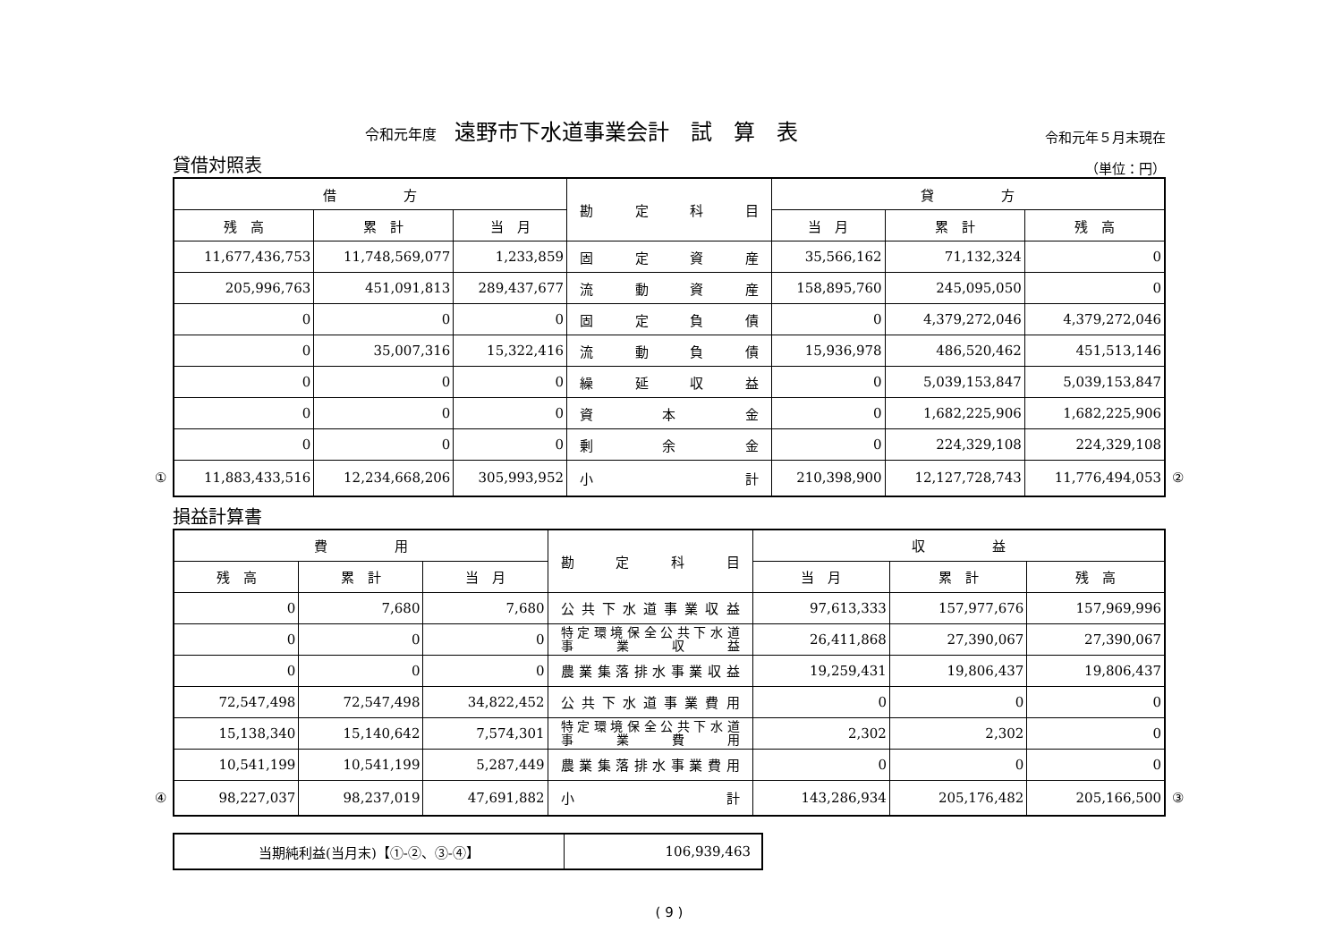令和元年度 遠野市下水道事業会計　試　算　表
令和元年５月末現在
貸借対照表 （単位：円）
| 借 方 | | | 勘定科目 | 貸 方 | | |
| --- | --- | --- | --- | --- | --- | --- |
| 残 高 | 累 計 | 当 月 | | 当 月 | 累 計 | 残 高 |
| 11,677,436,753 | 11,748,569,077 | 1,233,859 | 固定資産 | 35,566,162 | 71,132,324 | 0 |
| 205,996,763 | 451,091,813 | 289,437,677 | 流動資産 | 158,895,760 | 245,095,050 | 0 |
| 0 | 0 | 0 | 固定負債 | 0 | 4,379,272,046 | 4,379,272,046 |
| 0 | 35,007,316 | 15,322,416 | 流動負債 | 15,936,978 | 486,520,462 | 451,513,146 |
| 0 | 0 | 0 | 繰延収益 | 0 | 5,039,153,847 | 5,039,153,847 |
| 0 | 0 | 0 | 資本金 | 0 | 1,682,225,906 | 1,682,225,906 |
| 0 | 0 | 0 | 剰余金 | 0 | 224,329,108 | 224,329,108 |
| ① 11,883,433,516 | 12,234,668,206 | 305,993,952 | 小計 | 210,398,900 | 12,127,728,743 | 11,776,494,053 ② |
損益計算書
| 費 用 | | | 勘定科目 | 収 益 | | |
| --- | --- | --- | --- | --- | --- | --- |
| 残 高 | 累 計 | 当 月 | | 当 月 | 累 計 | 残 高 |
| 0 | 7,680 | 7,680 | 公共下水道事業収益 | 97,613,333 | 157,977,676 | 157,969,996 |
| 0 | 0 | 0 | 特定環境保全公共下水道 事業収益 | 26,411,868 | 27,390,067 | 27,390,067 |
| 0 | 0 | 0 | 農業集落排水事業収益 | 19,259,431 | 19,806,437 | 19,806,437 |
| 72,547,498 | 72,547,498 | 34,822,452 | 公共下水道事業費用 | 0 | 0 | 0 |
| 15,138,340 | 15,140,642 | 7,574,301 | 特定環境保全公共下水道 事業費用 | 2,302 | 2,302 | 0 |
| 10,541,199 | 10,541,199 | 5,287,449 | 農業集落排水事業費用 | 0 | 0 | 0 |
| ④ 98,227,037 | 98,237,019 | 47,691,882 | 小計 | 143,286,934 | 205,176,482 | 205,166,500 ③ |
| 当期純利益(当月末)【①-②、③-④】 | 106,939,463 |
( 9 )